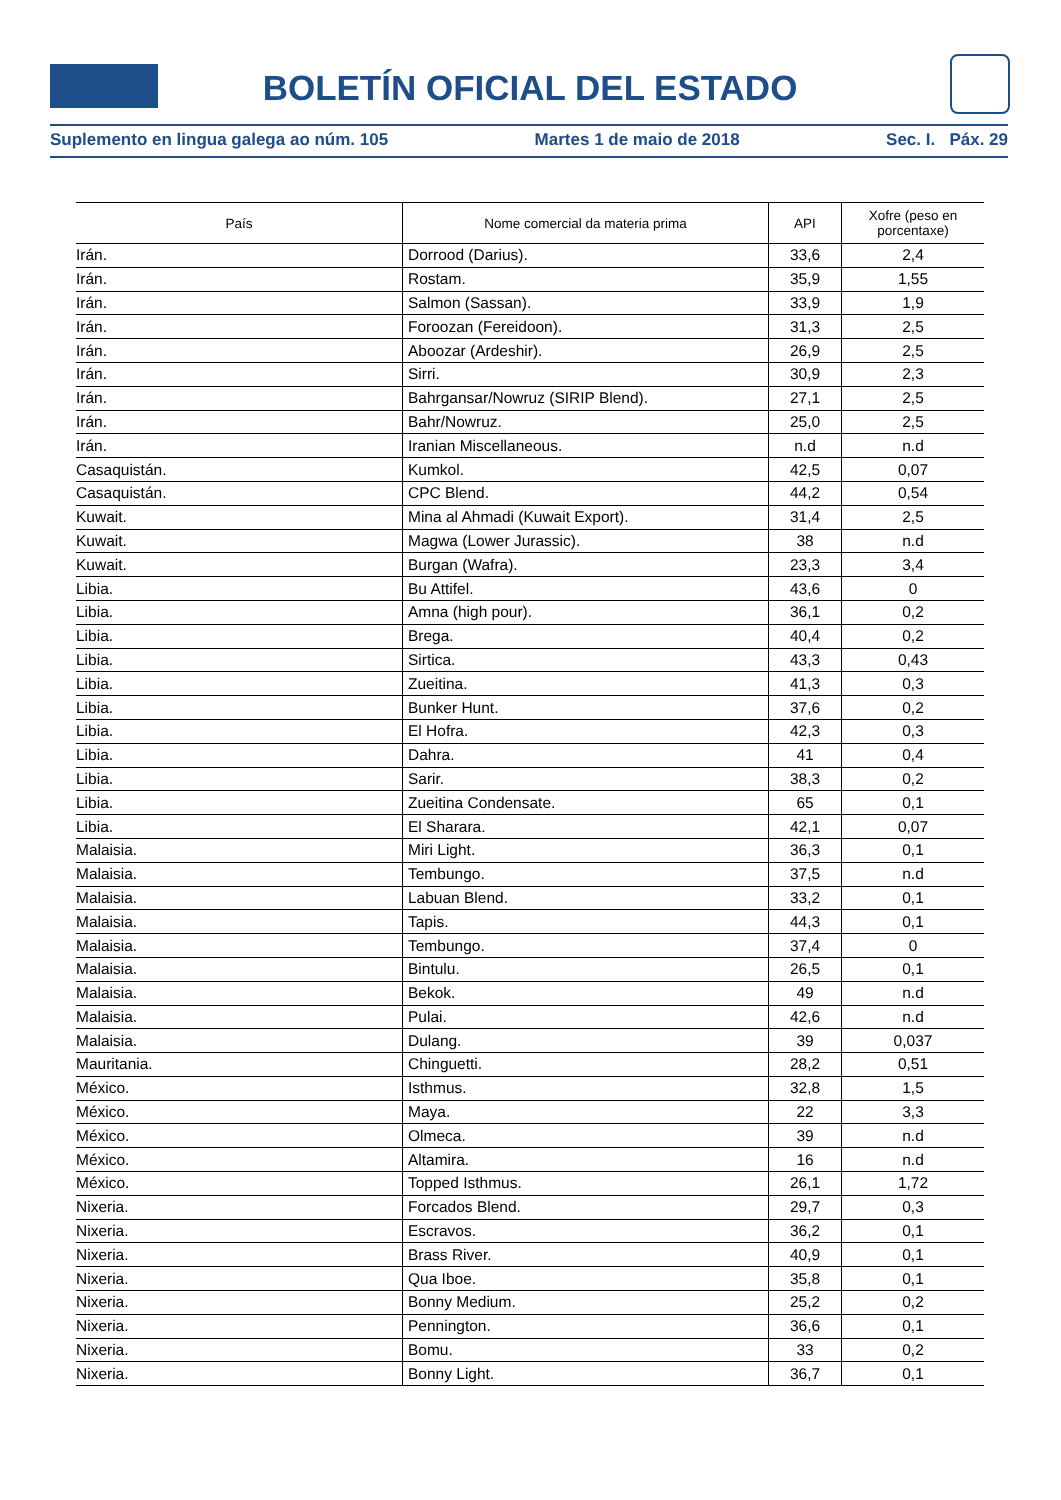BOLETÍN OFICIAL DEL ESTADO
Suplemento en lingua galega ao núm. 105 Martes 1 de maio de 2018 Sec. I. Páx. 29
| País | Nome comercial da materia prima | API | Xofre (peso en porcentaxe) |
| --- | --- | --- | --- |
| Irán. | Dorrood (Darius). | 33,6 | 2,4 |
| Irán. | Rostam. | 35,9 | 1,55 |
| Irán. | Salmon (Sassan). | 33,9 | 1,9 |
| Irán. | Foroozan (Fereidoon). | 31,3 | 2,5 |
| Irán. | Aboozar (Ardeshir). | 26,9 | 2,5 |
| Irán. | Sirri. | 30,9 | 2,3 |
| Irán. | Bahrgansar/Nowruz (SIRIP Blend). | 27,1 | 2,5 |
| Irán. | Bahr/Nowruz. | 25,0 | 2,5 |
| Irán. | Iranian Miscellaneous. | n.d | n.d |
| Casaquistán. | Kumkol. | 42,5 | 0,07 |
| Casaquistán. | CPC Blend. | 44,2 | 0,54 |
| Kuwait. | Mina al Ahmadi (Kuwait Export). | 31,4 | 2,5 |
| Kuwait. | Magwa (Lower Jurassic). | 38 | n.d |
| Kuwait. | Burgan (Wafra). | 23,3 | 3,4 |
| Libia. | Bu Attifel. | 43,6 | 0 |
| Libia. | Amna (high pour). | 36,1 | 0,2 |
| Libia. | Brega. | 40,4 | 0,2 |
| Libia. | Sirtica. | 43,3 | 0,43 |
| Libia. | Zueitina. | 41,3 | 0,3 |
| Libia. | Bunker Hunt. | 37,6 | 0,2 |
| Libia. | El Hofra. | 42,3 | 0,3 |
| Libia. | Dahra. | 41 | 0,4 |
| Libia. | Sarir. | 38,3 | 0,2 |
| Libia. | Zueitina Condensate. | 65 | 0,1 |
| Libia. | El Sharara. | 42,1 | 0,07 |
| Malaisia. | Miri Light. | 36,3 | 0,1 |
| Malaisia. | Tembungo. | 37,5 | n.d |
| Malaisia. | Labuan Blend. | 33,2 | 0,1 |
| Malaisia. | Tapis. | 44,3 | 0,1 |
| Malaisia. | Tembungo. | 37,4 | 0 |
| Malaisia. | Bintulu. | 26,5 | 0,1 |
| Malaisia. | Bekok. | 49 | n.d |
| Malaisia. | Pulai. | 42,6 | n.d |
| Malaisia. | Dulang. | 39 | 0,037 |
| Mauritania. | Chinguetti. | 28,2 | 0,51 |
| México. | Isthmus. | 32,8 | 1,5 |
| México. | Maya. | 22 | 3,3 |
| México. | Olmeca. | 39 | n.d |
| México. | Altamira. | 16 | n.d |
| México. | Topped Isthmus. | 26,1 | 1,72 |
| Nixeria. | Forcados Blend. | 29,7 | 0,3 |
| Nixeria. | Escravos. | 36,2 | 0,1 |
| Nixeria. | Brass River. | 40,9 | 0,1 |
| Nixeria. | Qua Iboe. | 35,8 | 0,1 |
| Nixeria. | Bonny Medium. | 25,2 | 0,2 |
| Nixeria. | Pennington. | 36,6 | 0,1 |
| Nixeria. | Bomu. | 33 | 0,2 |
| Nixeria. | Bonny Light. | 36,7 | 0,1 |